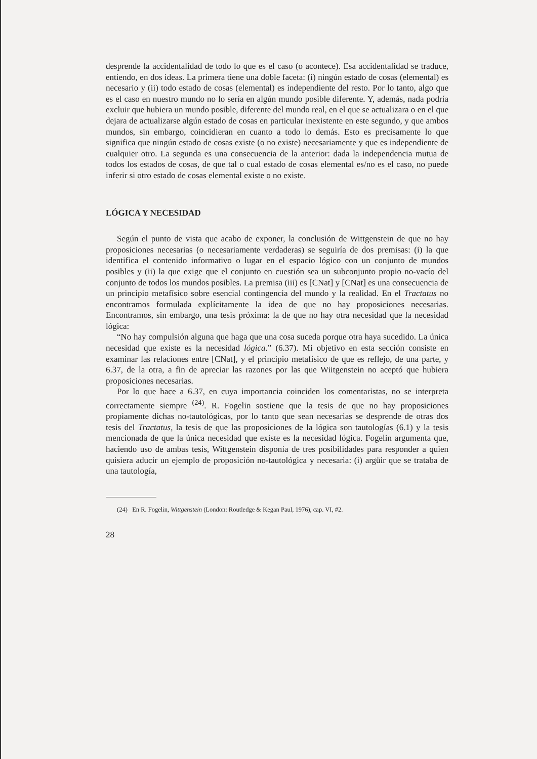desprende la accidentalidad de todo lo que es el caso (o acontece). Esa accidentalidad se traduce, entiendo, en dos ideas. La primera tiene una doble faceta: (i) ningún estado de cosas (elemental) es necesario y (ii) todo estado de cosas (elemental) es independiente del resto. Por lo tanto, algo que es el caso en nuestro mundo no lo sería en algún mundo posible diferente. Y, además, nada podría excluir que hubiera un mundo posible, diferente del mundo real, en el que se actualizara o en el que dejara de actualizarse algún estado de cosas en particular inexistente en este segundo, y que ambos mundos, sin embargo, coincidieran en cuanto a todo lo demás. Esto es precisamente lo que significa que ningún estado de cosas existe (o no existe) necesariamente y que es independiente de cualquier otro. La segunda es una consecuencia de la anterior: dada la independencia mutua de todos los estados de cosas, de que tal o cual estado de cosas elemental es/no es el caso, no puede inferir si otro estado de cosas elemental existe o no existe.
LÓGICA Y NECESIDAD
Según el punto de vista que acabo de exponer, la conclusión de Wittgenstein de que no hay proposiciones necesarias (o necesariamente verdaderas) se seguiría de dos premisas: (i) la que identifica el contenido informativo o lugar en el espacio lógico con un conjunto de mundos posibles y (ii) la que exige que el conjunto en cuestión sea un subconjunto propio no-vacío del conjunto de todos los mundos posibles. La premisa (iii) es [CNat] y [CNat] es una consecuencia de un principio metafísico sobre esencial contingencia del mundo y la realidad. En el Tractatus no encontramos formulada explícitamente la idea de que no hay proposiciones necesarias. Encontramos, sin embargo, una tesis próxima: la de que no hay otra necesidad que la necesidad lógica:
“No hay compulsión alguna que haga que una cosa suceda porque otra haya sucedido. La única necesidad que existe es la necesidad lógica.” (6.37). Mi objetivo en esta sección consiste en examinar las relaciones entre [CNat], y el principio metafísico de que es reflejo, de una parte, y 6.37, de la otra, a fin de apreciar las razones por las que Wiitgenstein no aceptó que hubiera proposiciones necesarias.
Por lo que hace a 6.37, en cuya importancia coinciden los comentaristas, no se interpreta correctamente siempre <sup>(24)</sup>. R. Fogelin sostiene que la tesis de que no hay proposiciones propiamente dichas no-tautológicas, por lo tanto que sean necesarias se desprende de otras dos tesis del Tractatus, la tesis de que las proposiciones de la lógica son tautologías (6.1) y la tesis mencionada de que la única necesidad que existe es la necesidad lógica. Fogelin argumenta que, haciendo uso de ambas tesis, Wittgenstein disponía de tres posibilidades para responder a quien quisiera aducir un ejemplo de proposición no-tautológica y necesaria: (i) argüir que se trataba de una tautología,
(24) En R. Fogelin, Wittgenstein (London: Routledge & Kegan Paul, 1976), cap. VI, #2.
28